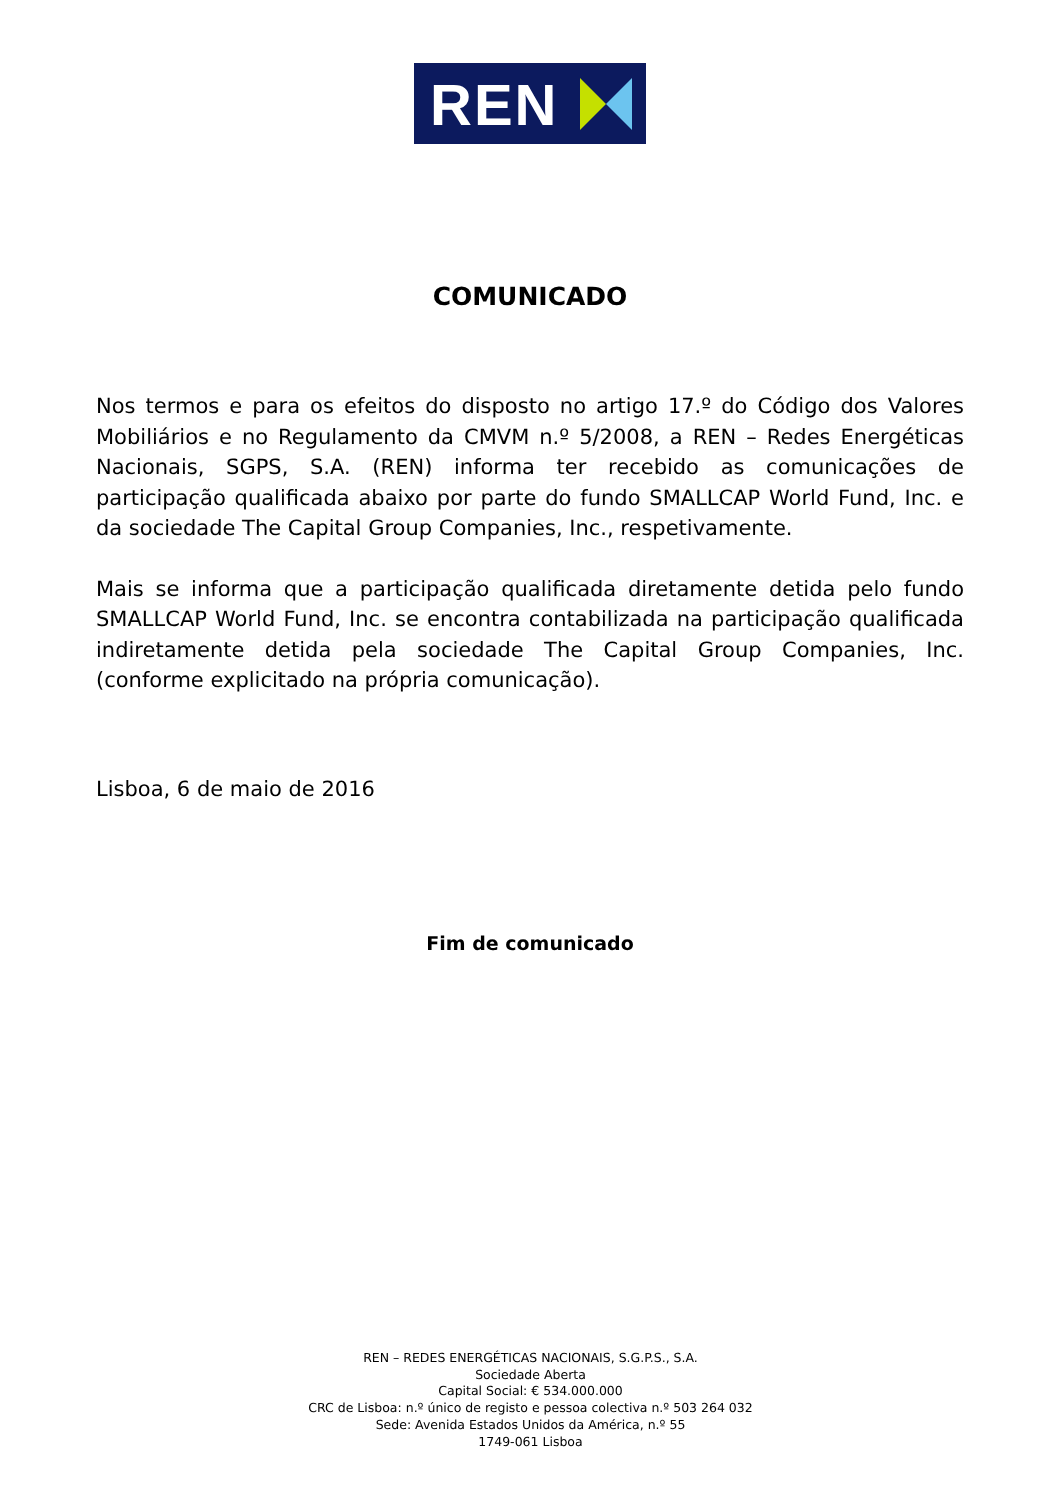REN
COMUNICADO
Nos termos e para os efeitos do disposto no artigo 17.º do Código dos Valores Mobiliários e no Regulamento da CMVM n.º 5/2008, a REN – Redes Energéticas Nacionais, SGPS, S.A. (REN) informa ter recebido as comunicações de participação qualificada abaixo por parte do fundo SMALLCAP World Fund, Inc. e da sociedade The Capital Group Companies, Inc., respetivamente.
Mais se informa que a participação qualificada diretamente detida pelo fundo SMALLCAP World Fund, Inc. se encontra contabilizada na participação qualificada indiretamente detida pela sociedade The Capital Group Companies, Inc. (conforme explicitado na própria comunicação).
Lisboa, 6 de maio de 2016
Fim de comunicado
REN – REDES ENERGÉTICAS NACIONAIS, S.G.P.S., S.A.
Sociedade Aberta
Capital Social: € 534.000.000
CRC de Lisboa: n.º único de registo e pessoa colectiva n.º 503 264 032
Sede: Avenida Estados Unidos da América, n.º 55
1749-061 Lisboa